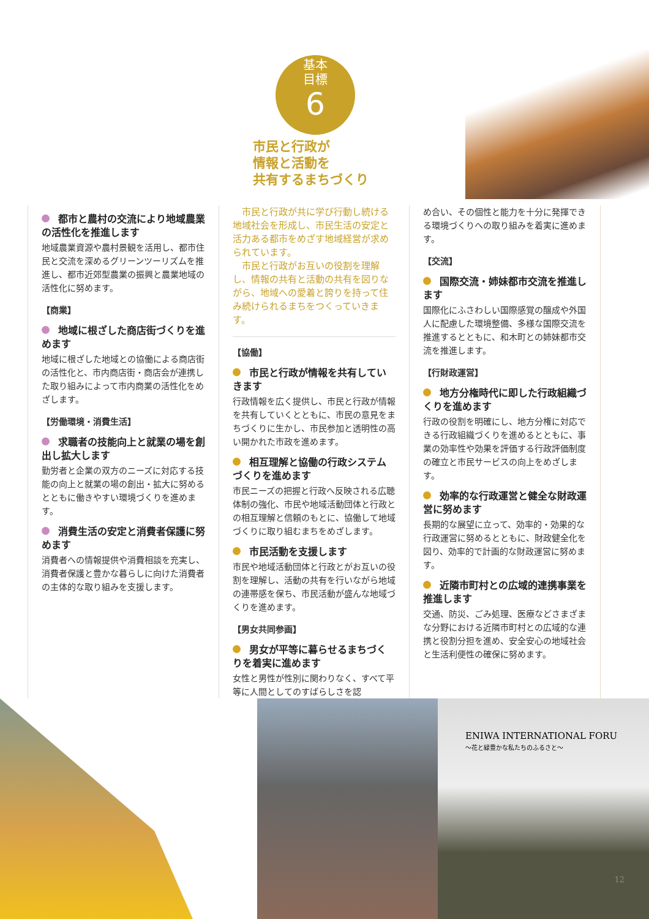基本
目標
6
市民と行政が
情報と活動を
共有するまちづくり
都市と農村の交流により地域農業の活性化を推進します
地域農業資源や農村景観を活用し、都市住民と交流を深めるグリーンツーリズムを推進し、都市近郊型農業の振興と農業地域の活性化に努めます。
【商業】
地域に根ざした商店街づくりを進めます
地域に根ざした地域との協働による商店街の活性化と、市内商店街・商店会が連携した取り組みによって市内商業の活性化をめざします。
【労働環境・消費生活】
求職者の技能向上と就業の場を創出し拡大します
勤労者と企業の双方のニーズに対応する技能の向上と就業の場の創出・拡大に努めるとともに働きやすい環境づくりを進めます。
消費生活の安定と消費者保護に努めます
消費者への情報提供や消費相談を充実し、消費者保護と豊かな暮らしに向けた消費者の主体的な取り組みを支援します。
　市民と行政が共に学び行動し続ける地域社会を形成し、市民生活の安定と活力ある都市をめざす地域経営が求められています。
　市民と行政がお互いの役割を理解し、情報の共有と活動の共有を図りながら、地域への愛着と誇りを持って住み続けられるまちをつくっていきます。
【協働】
市民と行政が情報を共有していきます
行政情報を広く提供し、市民と行政が情報を共有していくとともに、市民の意見をまちづくりに生かし、市民参加と透明性の高い開かれた市政を進めます。
相互理解と協働の行政システムづくりを進めます
市民ニーズの把握と行政へ反映される広聴体制の強化、市民や地域活動団体と行政との相互理解と信頼のもとに、協働して地域づくりに取り組むまちをめざします。
市民活動を支援します
市民や地域活動団体と行政とがお互いの役割を理解し、活動の共有を行いながら地域の連帯感を保ち、市民活動が盛んな地域づくりを進めます。
【男女共同参画】
男女が平等に暮らせるまちづくりを着実に進めます
女性と男性が性別に関わりなく、すべて平等に人間としてのすばらしさを認
め合い、その個性と能力を十分に発揮できる環境づくりへの取り組みを着実に進めます。
【交流】
国際交流・姉妹都市交流を推進します
国際化にふさわしい国際感覚の醸成や外国人に配慮した環境整備、多様な国際交流を推進するとともに、和木町との姉妹都市交流を推進します。
【行財政運営】
地方分権時代に即した行政組織づくりを進めます
行政の役割を明確にし、地方分権に対応できる行政組織づくりを進めるとともに、事業の効率性や効果を評価する行政評価制度の確立と市民サービスの向上をめざします。
効率的な行政運営と健全な財政運営に努めます
長期的な展望に立って、効率的・効果的な行政運営に努めるとともに、財政健全化を図り、効率的で計画的な財政運営に努めます。
近隣市町村との広域的連携事業を推進します
交通、防災、ごみ処理、医療などさまざまな分野における近隣市町村との広域的な連携と役割分担を進め、安全安心の地域社会と生活利便性の確保に努めます。
ENIWA INTERNATIONAL FORU
～花と緑豊かな私たちのふるさと～
12